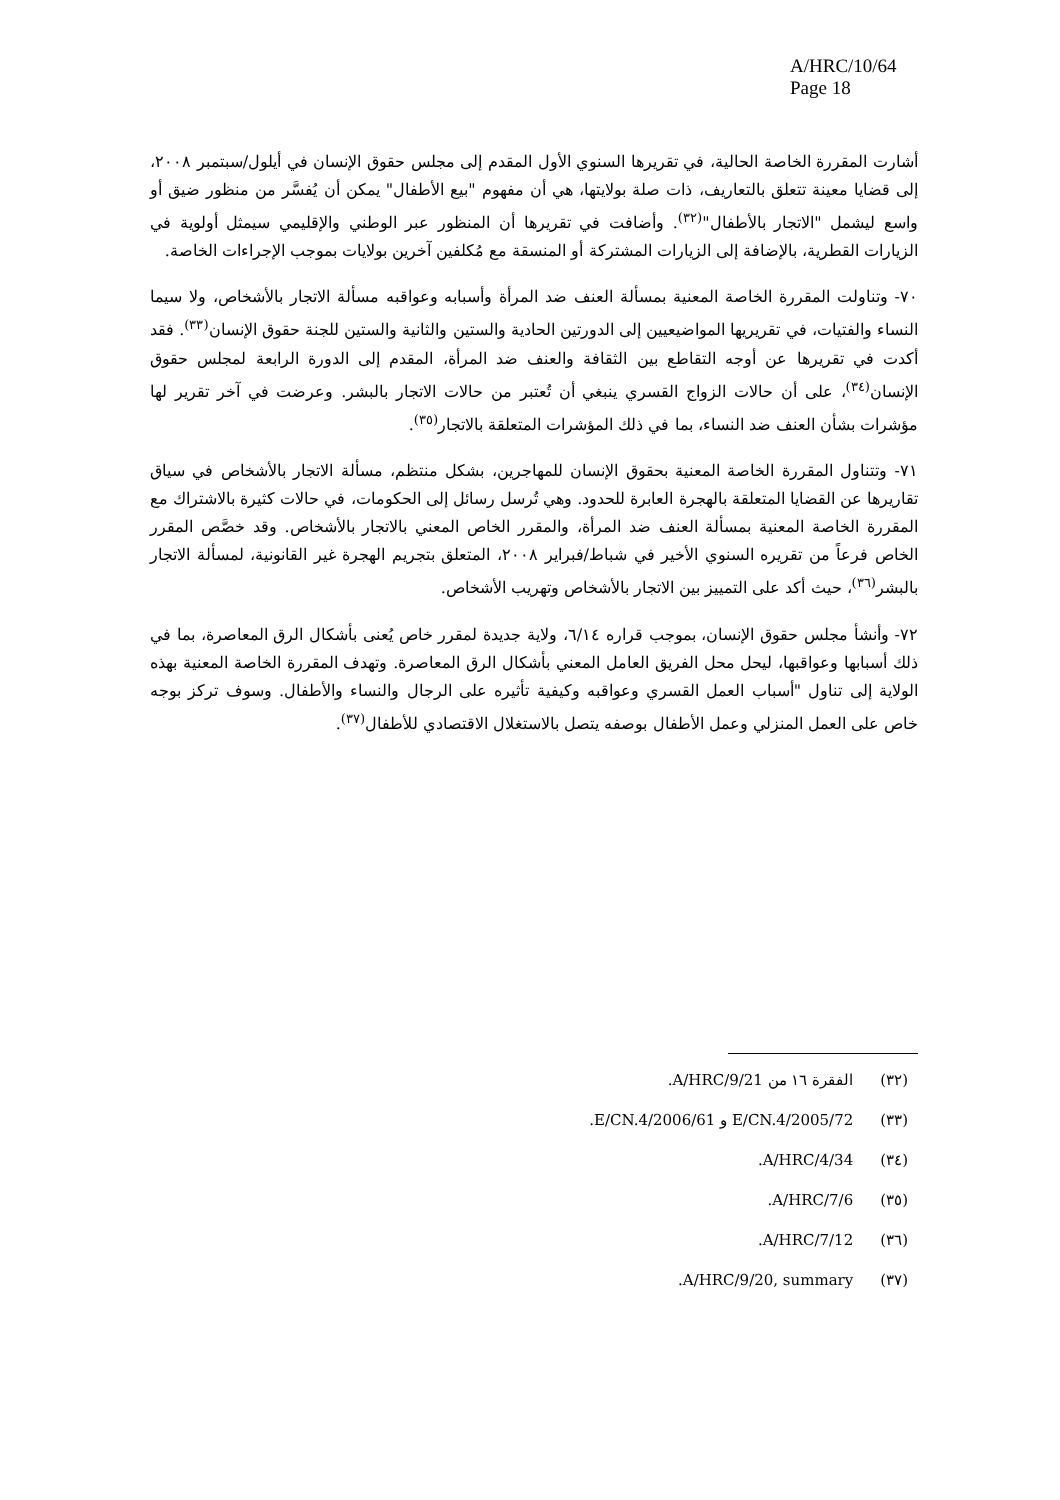A/HRC/10/64
Page 18
أشارت المقررة الخاصة الحالية، في تقريرها السنوي الأول المقدم إلى مجلس حقوق الإنسان في أيلول/سبتمبر ٢٠٠٨، إلى قضايا معينة تتعلق بالتعاريف، ذات صلة بولايتها، هي أن مفهوم "بيع الأطفال" يمكن أن يُفسَّر من منظور ضيق أو واسع ليشمل "الاتجار بالأطفال"<sup>(٣٢)</sup>. وأضافت في تقريرها أن المنظور عبر الوطني والإقليمي سيمثل أولوية في الزيارات القطرية، بالإضافة إلى الزيارات المشتركة أو المنسقة مع مُكلفين آخرين بولايات بموجب الإجراءات الخاصة.
٧٠- وتناولت المقررة الخاصة المعنية بمسألة العنف ضد المرأة وأسبابه وعواقبه مسألة الاتجار بالأشخاص، ولا سيما النساء والفتيات، في تقريريها المواضيعيين إلى الدورتين الحادية والستين والثانية والستين للجنة حقوق الإنسان<sup>(٣٣)</sup>. فقد أكدت في تقريرها عن أوجه التقاطع بين الثقافة والعنف ضد المرأة، المقدم إلى الدورة الرابعة لمجلس حقوق الإنسان<sup>(٣٤)</sup>، على أن حالات الزواج القسري ينبغي أن تُعتبر من حالات الاتجار بالبشر. وعرضت في آخر تقرير لها مؤشرات بشأن العنف ضد النساء، بما في ذلك المؤشرات المتعلقة بالاتجار<sup>(٣٥)</sup>.
٧١- وتتناول المقررة الخاصة المعنية بحقوق الإنسان للمهاجرين، بشكل منتظم، مسألة الاتجار بالأشخاص في سياق تقاريرها عن القضايا المتعلقة بالهجرة العابرة للحدود. وهي تُرسل رسائل إلى الحكومات، في حالات كثيرة بالاشتراك مع المقررة الخاصة المعنية بمسألة العنف ضد المرأة، والمقرر الخاص المعني بالاتجار بالأشخاص. وقد خصَّص المقرر الخاص فرعاً من تقريره السنوي الأخير في شباط/فبراير ٢٠٠٨، المتعلق بتجريم الهجرة غير القانونية، لمسألة الاتجار بالبشر<sup>(٣٦)</sup>، حيث أكد على التمييز بين الاتجار بالأشخاص وتهريب الأشخاص.
٧٢- وأنشأ مجلس حقوق الإنسان، بموجب قراره ٦/١٤، ولاية جديدة لمقرر خاص يُعنى بأشكال الرق المعاصرة، بما في ذلك أسبابها وعواقبها، ليحل محل الفريق العامل المعني بأشكال الرق المعاصرة. وتهدف المقررة الخاصة المعنية بهذه الولاية إلى تناول "أسباب العمل القسري وعواقبه وكيفية تأثيره على الرجال والنساء والأطفال. وسوف تركز بوجه خاص على العمل المنزلي وعمل الأطفال بوصفه يتصل بالاستغلال الاقتصادي للأطفال<sup>(٣٧)</sup>.
(٣٢) الفقرة ١٦ من A/HRC/9/21.
(٣٣) E/CN.4/2005/72 و E/CN.4/2006/61.
(٣٤) A/HRC/4/34.
(٣٥) A/HRC/7/6.
(٣٦) A/HRC/7/12.
(٣٧) A/HRC/9/20, summary.